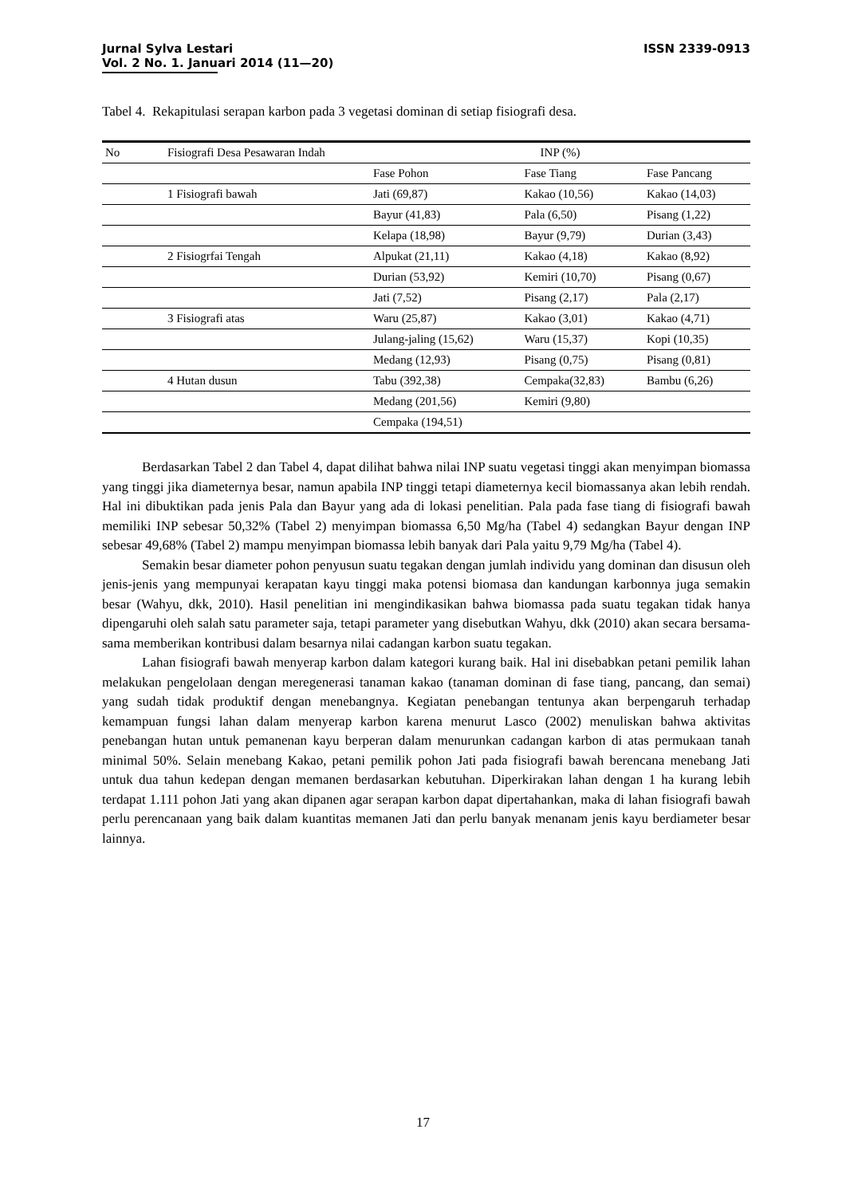ISSN 2339-0913 Jurnal Sylva Lestari
Vol. 2 No. 1. Januari 2014 (11—20)
Tabel 4. Rekapitulasi serapan karbon pada 3 vegetasi dominan di setiap fisiografi desa.
| No | Fisiografi Desa Pesawaran Indah | INP (%) | | |
| --- | --- | --- | --- | --- |
| | | Fase Pohon | Fase Tiang | Fase Pancang |
| | 1 Fisiografi bawah | Jati (69,87) | Kakao (10,56) | Kakao (14,03) |
| | | Bayur (41,83) | Pala (6,50) | Pisang (1,22) |
| | | Kelapa (18,98) | Bayur (9,79) | Durian (3,43) |
| | 2 Fisiogrfai Tengah | Alpukat (21,11) | Kakao (4,18) | Kakao (8,92) |
| | | Durian (53,92) | Kemiri (10,70) | Pisang (0,67) |
| | | Jati (7,52) | Pisang (2,17) | Pala (2,17) |
| | 3 Fisiografi atas | Waru (25,87) | Kakao (3,01) | Kakao (4,71) |
| | | Julang-jaling (15,62) | Waru (15,37) | Kopi (10,35) |
| | | Medang (12,93) | Pisang (0,75) | Pisang (0,81) |
| | 4 Hutan dusun | Tabu (392,38) | Cempaka(32,83) | Bambu (6,26) |
| | | Medang (201,56) | Kemiri (9,80) | |
| | | Cempaka (194,51) | | |
Berdasarkan Tabel 2 dan Tabel 4, dapat dilihat bahwa nilai INP suatu vegetasi tinggi akan menyimpan biomassa yang tinggi jika diameternya besar, namun apabila INP tinggi tetapi diameternya kecil biomassanya akan lebih rendah. Hal ini dibuktikan pada jenis Pala dan Bayur yang ada di lokasi penelitian. Pala pada fase tiang di fisiografi bawah memiliki INP sebesar 50,32% (Tabel 2) menyimpan biomassa 6,50 Mg/ha (Tabel 4) sedangkan Bayur dengan INP sebesar 49,68% (Tabel 2) mampu menyimpan biomassa lebih banyak dari Pala yaitu 9,79 Mg/ha (Tabel 4).
Semakin besar diameter pohon penyusun suatu tegakan dengan jumlah individu yang dominan dan disusun oleh jenis-jenis yang mempunyai kerapatan kayu tinggi maka potensi biomasa dan kandungan karbonnya juga semakin besar (Wahyu, dkk, 2010). Hasil penelitian ini mengindikasikan bahwa biomassa pada suatu tegakan tidak hanya dipengaruhi oleh salah satu parameter saja, tetapi parameter yang disebutkan Wahyu, dkk (2010) akan secara bersama-sama memberikan kontribusi dalam besarnya nilai cadangan karbon suatu tegakan.
Lahan fisiografi bawah menyerap karbon dalam kategori kurang baik. Hal ini disebabkan petani pemilik lahan melakukan pengelolaan dengan meregenerasi tanaman kakao (tanaman dominan di fase tiang, pancang, dan semai) yang sudah tidak produktif dengan menebangnya. Kegiatan penebangan tentunya akan berpengaruh terhadap kemampuan fungsi lahan dalam menyerap karbon karena menurut Lasco (2002) menuliskan bahwa aktivitas penebangan hutan untuk pemanenan kayu berperan dalam menurunkan cadangan karbon di atas permukaan tanah minimal 50%. Selain menebang Kakao, petani pemilik pohon Jati pada fisiografi bawah berencana menebang Jati untuk dua tahun kedepan dengan memanen berdasarkan kebutuhan. Diperkirakan lahan dengan 1 ha kurang lebih terdapat 1.111 pohon Jati yang akan dipanen agar serapan karbon dapat dipertahankan, maka di lahan fisiografi bawah perlu perencanaan yang baik dalam kuantitas memanen Jati dan perlu banyak menanam jenis kayu berdiameter besar lainnya.
17